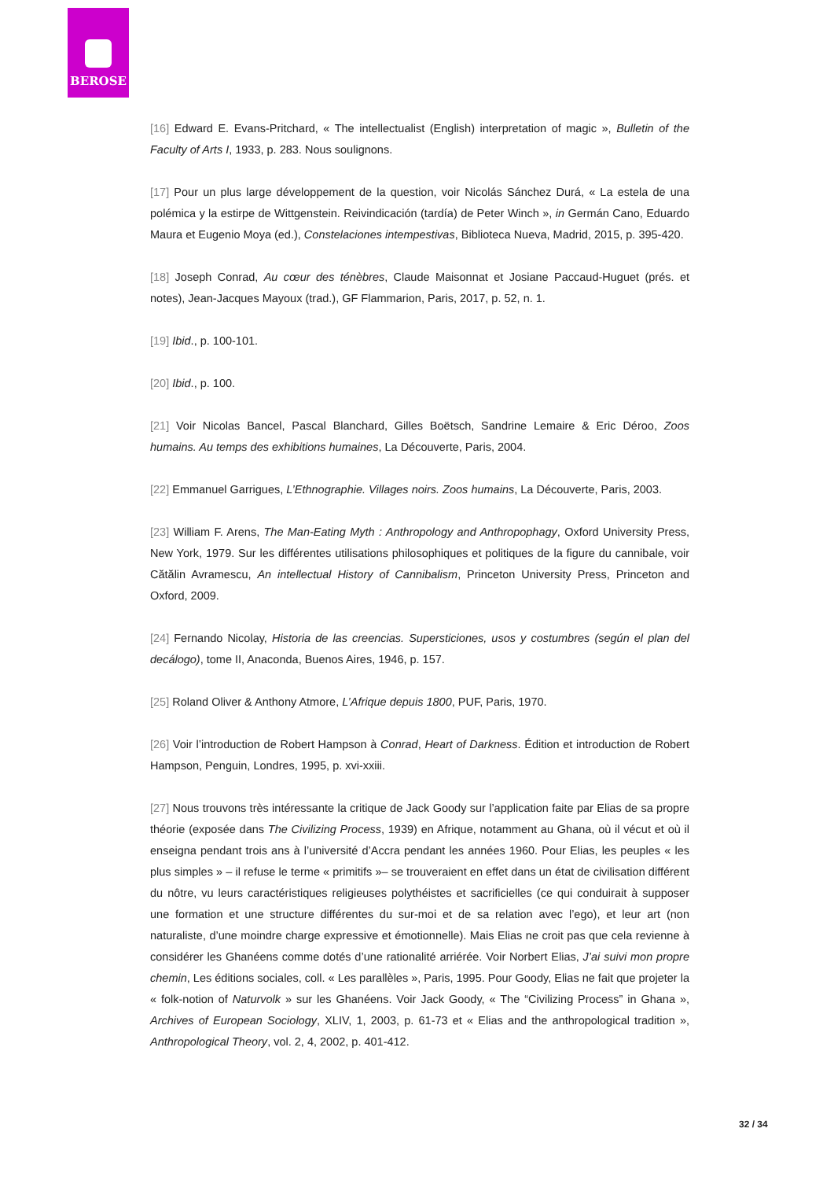BEROSE
[16] Edward E. Evans-Pritchard, « The intellectualist (English) interpretation of magic », Bulletin of the Faculty of Arts I, 1933, p. 283. Nous soulignons.
[17] Pour un plus large développement de la question, voir Nicolás Sánchez Durá, « La estela de una polémica y la estirpe de Wittgenstein. Reivindicación (tardía) de Peter Winch », in Germán Cano, Eduardo Maura et Eugenio Moya (ed.), Constelaciones intempestivas, Biblioteca Nueva, Madrid, 2015, p. 395-420.
[18] Joseph Conrad, Au cœur des ténèbres, Claude Maisonnat et Josiane Paccaud-Huguet (prés. et notes), Jean-Jacques Mayoux (trad.), GF Flammarion, Paris, 2017, p. 52, n. 1.
[19] Ibid., p. 100-101.
[20] Ibid., p. 100.
[21] Voir Nicolas Bancel, Pascal Blanchard, Gilles Boëtsch, Sandrine Lemaire & Eric Déroo, Zoos humains. Au temps des exhibitions humaines, La Découverte, Paris, 2004.
[22] Emmanuel Garrigues, L’Ethnographie. Villages noirs. Zoos humains, La Découverte, Paris, 2003.
[23] William F. Arens, The Man-Eating Myth : Anthropology and Anthropophagy, Oxford University Press, New York, 1979. Sur les différentes utilisations philosophiques et politiques de la figure du cannibale, voir Cătălin Avramescu, An intellectual History of Cannibalism, Princeton University Press, Princeton and Oxford, 2009.
[24] Fernando Nicolay, Historia de las creencias. Supersticiones, usos y costumbres (según el plan del decálogo), tome II, Anaconda, Buenos Aires, 1946, p. 157.
[25] Roland Oliver & Anthony Atmore, L’Afrique depuis 1800, PUF, Paris, 1970.
[26] Voir l’introduction de Robert Hampson à Conrad, Heart of Darkness. Édition et introduction de Robert Hampson, Penguin, Londres, 1995, p. xvi-xxiii.
[27] Nous trouvons très intéressante la critique de Jack Goody sur l’application faite par Elias de sa propre théorie (exposée dans The Civilizing Process, 1939) en Afrique, notamment au Ghana, où il vécut et où il enseigna pendant trois ans à l’université d’Accra pendant les années 1960. Pour Elias, les peuples « les plus simples » – il refuse le terme « primitifs »– se trouveraient en effet dans un état de civilisation différent du nôtre, vu leurs caractéristiques religieuses polythéistes et sacrificielles (ce qui conduirait à supposer une formation et une structure différentes du sur-moi et de sa relation avec l’ego), et leur art (non naturaliste, d’une moindre charge expressive et émotionnelle). Mais Elias ne croit pas que cela revienne à considérer les Ghanéens comme dotés d’une rationalité arriérée. Voir Norbert Elias, J’ai suivi mon propre chemin, Les éditions sociales, coll. « Les parallèles », Paris, 1995. Pour Goody, Elias ne fait que projeter la « folk-notion of Naturvolk » sur les Ghanéens. Voir Jack Goody, « The “Civilizing Process” in Ghana », Archives of European Sociology, XLIV, 1, 2003, p. 61-73 et « Elias and the anthropological tradition », Anthropological Theory, vol. 2, 4, 2002, p. 401-412.
32 / 34